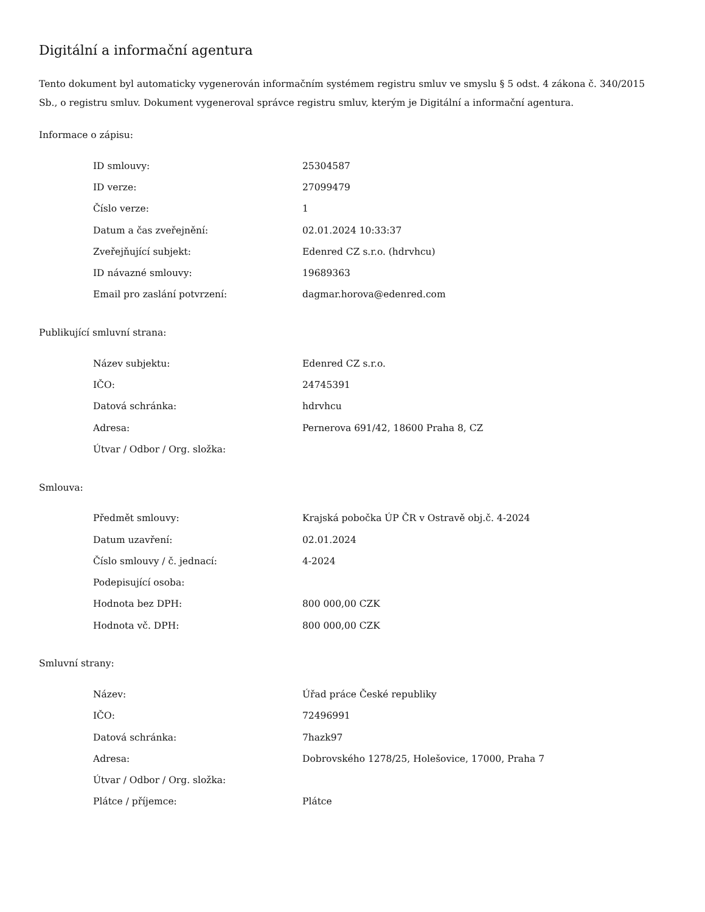Digitální a informační agentura
Tento dokument byl automaticky vygenerován informačním systémem registru smluv ve smyslu § 5 odst. 4 zákona č. 340/2015 Sb., o registru smluv. Dokument vygeneroval správce registru smluv, kterým je Digitální a informační agentura.
Informace o zápisu:
| ID smlouvy: | 25304587 |
| ID verze: | 27099479 |
| Číslo verze: | 1 |
| Datum a čas zveřejnění: | 02.01.2024 10:33:37 |
| Zveřejňující subjekt: | Edenred CZ s.r.o. (hdrvhcu) |
| ID návazné smlouvy: | 19689363 |
| Email pro zaslání potvrzení: | dagmar.horova@edenred.com |
Publikující smluvní strana:
| Název subjektu: | Edenred CZ s.r.o. |
| IČO: | 24745391 |
| Datová schránka: | hdrvhcu |
| Adresa: | Pernerova 691/42, 18600 Praha 8, CZ |
| Útvar / Odbor / Org. složka: | |
Smlouva:
| Předmět smlouvy: | Krajská pobočka ÚP ČR v Ostravě obj.č. 4-2024 |
| Datum uzavření: | 02.01.2024 |
| Číslo smlouvy / č. jednací: | 4-2024 |
| Podepisující osoba: | |
| Hodnota bez DPH: | 800 000,00 CZK |
| Hodnota vč. DPH: | 800 000,00 CZK |
Smluvní strany:
| Název: | Úřad práce České republiky |
| IČO: | 72496991 |
| Datová schránka: | 7hazk97 |
| Adresa: | Dobrovského 1278/25, Holešovice, 17000, Praha 7 |
| Útvar / Odbor / Org. složka: | |
| Plátce / příjemce: | Plátce |